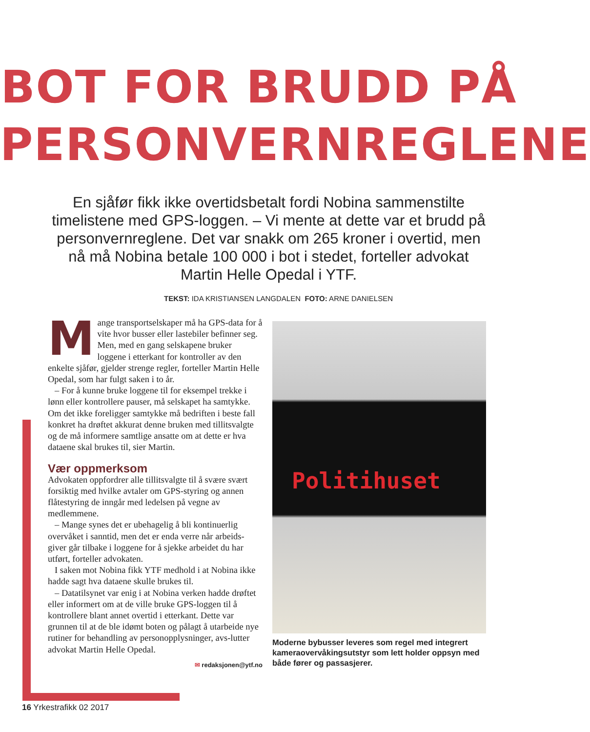BOT FOR BRUDD PÅ
PERSONVERNREGLENE
En sjåfør fikk ikke overtidsbetalt fordi Nobina sammenstilte timelistene med GPS-loggen. – Vi mente at dette var et brudd på personvernreglene. Det var snakk om 265 kroner i overtid, men nå må Nobina betale 100 000 i bot i stedet, forteller advokat Martin Helle Opedal i YTF.
TEKST: IDA KRISTIANSEN LANGDALEN FOTO: ARNE DANIELSEN
Mange transportselskaper må ha GPS-data for å vite hvor busser eller lastebiler befinner seg. Men, med en gang selskapene bruker loggene i etterkant for kontroller av den enkelte sjåfør, gjelder strenge regler, forteller Martin Helle Opedal, som har fulgt saken i to år.
– For å kunne bruke loggene til for eksempel trekke i lønn eller kontrollere pauser, må selskapet ha samtykke. Om det ikke foreligger samtykke må bedriften i beste fall konkret ha drøftet akkurat denne bruken med tillitsvalgte og de må informere samtlige ansatte om at dette er hva dataene skal brukes til, sier Martin.
Vær oppmerksom
Advokaten oppfordrer alle tillitsvalgte til å svære svært forsiktig med hvilke avtaler om GPS-styring og annen flåtestyring de inngår med ledelsen på vegne av medlemmene.
– Mange synes det er ubehagelig å bli kontinuerlig overvåket i sanntid, men det er enda verre når arbeids-giver går tilbake i loggene for å sjekke arbeidet du har utført, forteller advokaten.
I saken mot Nobina fikk YTF medhold i at Nobina ikke hadde sagt hva dataene skulle brukes til.
– Datatilsynet var enig i at Nobina verken hadde drøftet eller informert om at de ville bruke GPS-loggen til å kontrollere blant annet overtid i etterkant. Dette var grunnen til at de ble idømt boten og pålagt å utarbeide nye rutiner for behandling av personopplysninger, avs-lutter advokat Martin Helle Opedal.
✉ redaksjonen@ytf.no
Politihuset
Moderne bybusser leveres som regel med integrert kameraovervåkingsutstyr som lett holder oppsyn med både fører og passasjerer.
16 Yrkestrafikk 02 2017